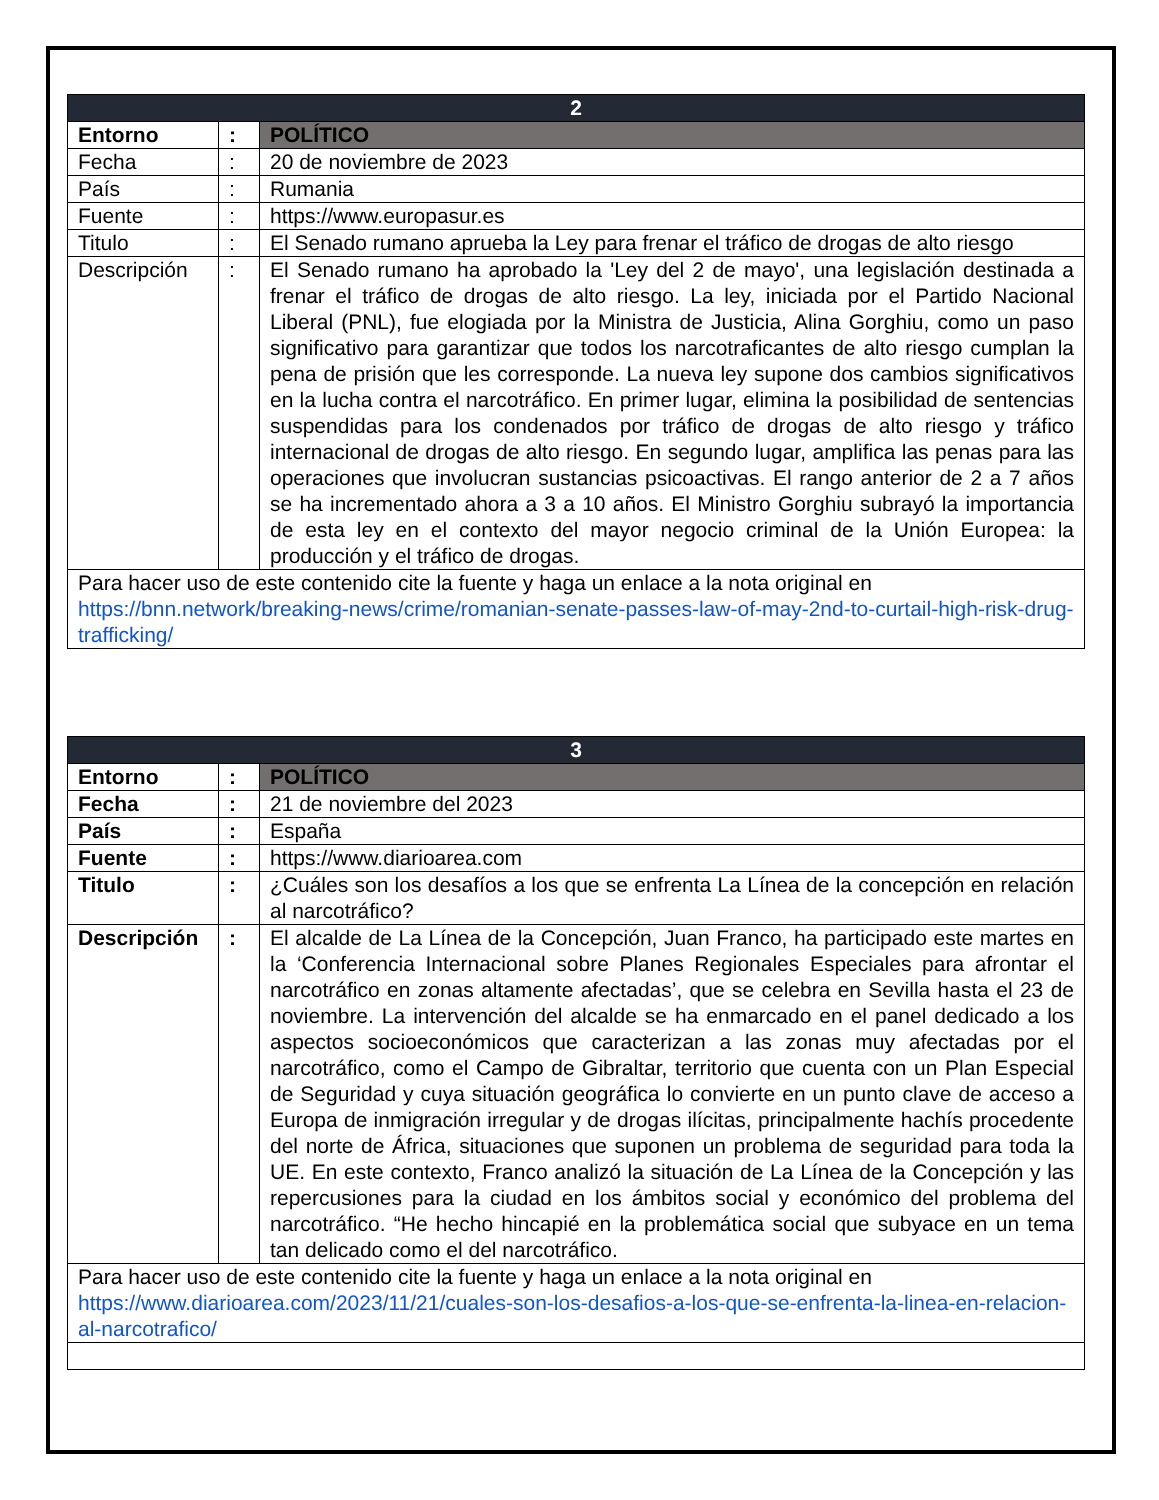| 2 | | |
| --- | --- | --- |
| Entorno | : | POLÍTICO |
| Fecha | : | 20 de noviembre de 2023 |
| País | : | Rumania |
| Fuente | : | https://www.europasur.es |
| Titulo | : | El Senado rumano aprueba la Ley para frenar el tráfico de drogas de alto riesgo |
| Descripción | : | El Senado rumano ha aprobado la 'Ley del 2 de mayo', una legislación destinada a frenar el tráfico de drogas de alto riesgo. La ley, iniciada por el Partido Nacional Liberal (PNL), fue elogiada por la Ministra de Justicia, Alina Gorghiu, como un paso significativo para garantizar que todos los narcotraficantes de alto riesgo cumplan la pena de prisión que les corresponde. La nueva ley supone dos cambios significativos en la lucha contra el narcotráfico. En primer lugar, elimina la posibilidad de sentencias suspendidas para los condenados por tráfico de drogas de alto riesgo y tráfico internacional de drogas de alto riesgo. En segundo lugar, amplifica las penas para las operaciones que involucran sustancias psicoactivas. El rango anterior de 2 a 7 años se ha incrementado ahora a 3 a 10 años. El Ministro Gorghiu subrayó la importancia de esta ley en el contexto del mayor negocio criminal de la Unión Europea: la producción y el tráfico de drogas. |
| Para hacer uso de este contenido cite la fuente y haga un enlace a la nota original en https://bnn.network/breaking-news/crime/romanian-senate-passes-law-of-may-2nd-to-curtail-high-risk-drug-trafficking/ | | |
| 3 | | |
| --- | --- | --- |
| Entorno | : | POLÍTICO |
| Fecha | : | 21 de noviembre del 2023 |
| País | : | España |
| Fuente | : | https://www.diarioarea.com |
| Titulo | : | ¿Cuáles son los desafíos a los que se enfrenta La Línea de la concepción en relación al narcotráfico? |
| Descripción | : | El alcalde de La Línea de la Concepción, Juan Franco, ha participado este martes en la ‘Conferencia Internacional sobre Planes Regionales Especiales para afrontar el narcotráfico en zonas altamente afectadas’, que se celebra en Sevilla hasta el 23 de noviembre. La intervención del alcalde se ha enmarcado en el panel dedicado a los aspectos socioeconómicos que caracterizan a las zonas muy afectadas por el narcotráfico, como el Campo de Gibraltar, territorio que cuenta con un Plan Especial de Seguridad y cuya situación geográfica lo convierte en un punto clave de acceso a Europa de inmigración irregular y de drogas ilícitas, principalmente hachís procedente del norte de África, situaciones que suponen un problema de seguridad para toda la UE. En este contexto, Franco analizó la situación de La Línea de la Concepción y las repercusiones para la ciudad en los ámbitos social y económico del problema del narcotráfico. “He hecho hincapié en la problemática social que subyace en un tema tan delicado como el del narcotráfico. |
| Para hacer uso de este contenido cite la fuente y haga un enlace a la nota original en https://www.diarioarea.com/2023/11/21/cuales-son-los-desafios-a-los-que-se-enfrenta-la-linea-en-relacion-al-narcotrafico/ | | |